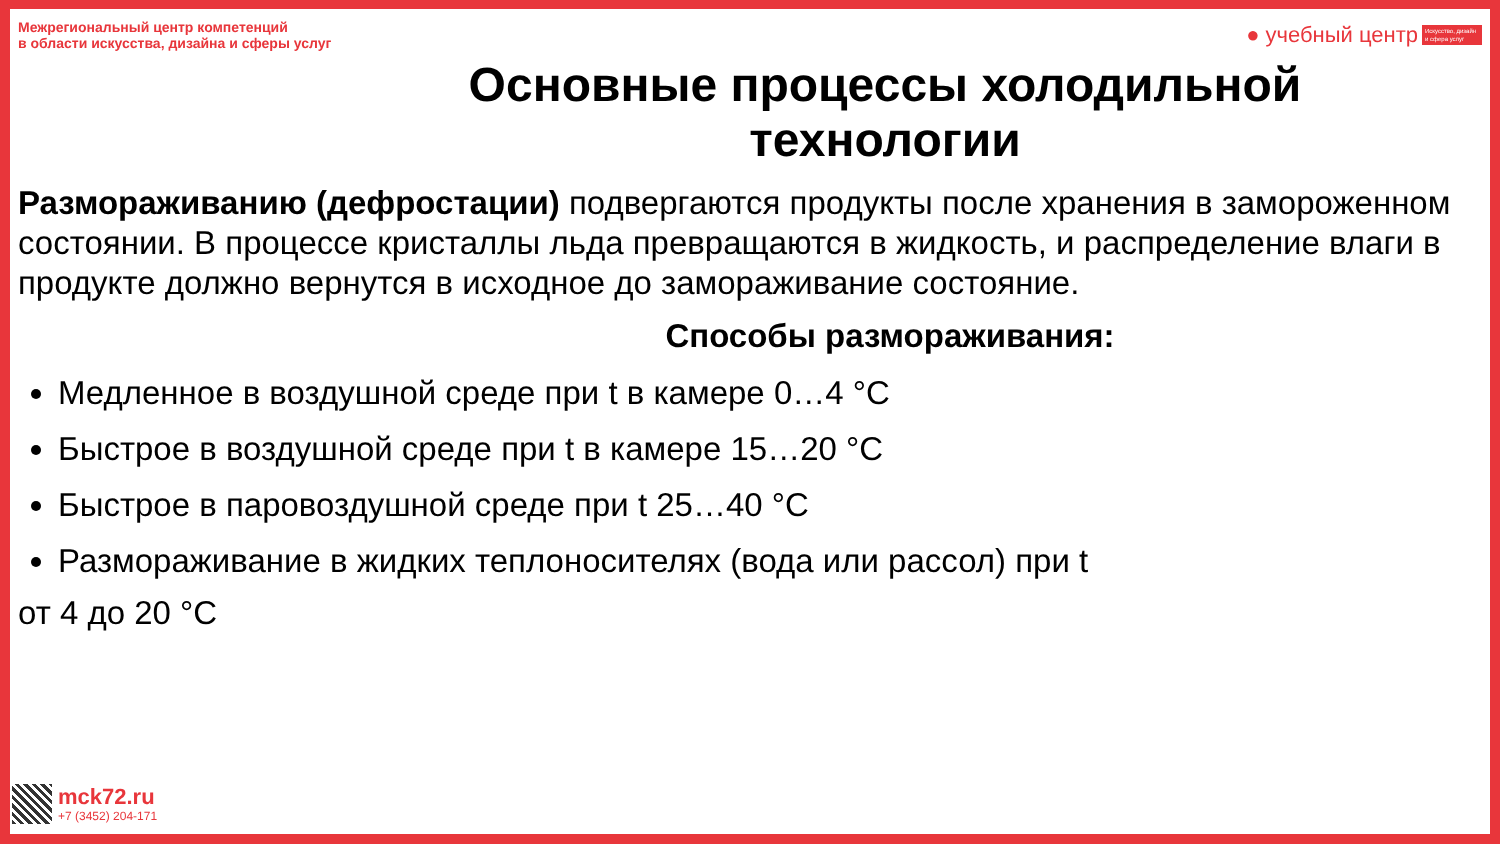Межрегиональный центр компетенций
в области искусства, дизайна и сферы услуг
● учебный центр Искусство, дизайн и сфера услуг
Основные процессы холодильной
технологии
Размораживанию (дефростации) подвергаются продукты после хранения в замороженном состоянии. В процессе кристаллы льда превращаются в жидкость, и распределение влаги в продукте должно вернутся в исходное до замораживание состояние.
Способы размораживания:
Медленное в воздушной среде при t в камере 0…4 °С
Быстрое в воздушной среде при t в камере 15…20 °С
Быстрое в паровоздушной среде при t 25…40 °С
Размораживание в жидких теплоносителях (вода или рассол) при t
от 4 до 20 °С
mck72.ru
+7 (3452) 204-171